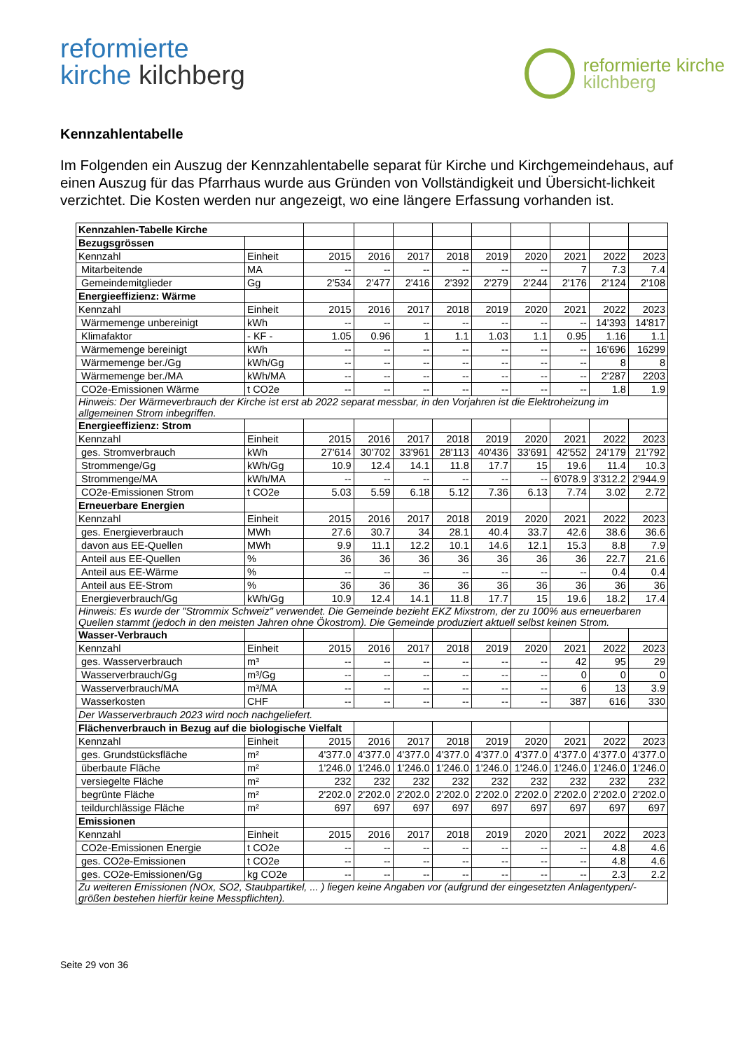reformierte
kirche kilchberg
reformierte kirche
kilchberg
Kennzahlentabelle
Im Folgenden ein Auszug der Kennzahlentabelle separat für Kirche und Kirchgemeindehaus, auf einen Auszug für das Pfarrhaus wurde aus Gründen von Vollständigkeit und Übersicht-lichkeit verzichtet. Die Kosten werden nur angezeigt, wo eine längere Erfassung vorhanden ist.
| Kennzahlen-Tabelle Kirche | | | | | | | | | | |
| Bezugsgrössen | | | | | | | | | | |
| Kennzahl | Einheit | 2015 | 2016 | 2017 | 2018 | 2019 | 2020 | 2021 | 2022 | 2023 |
| Mitarbeitende | MA | -- | -- | -- | -- | -- | -- | 7 | 7.3 | 7.4 |
| Gemeindemitglieder | Gg | 2'534 | 2'477 | 2'416 | 2'392 | 2'279 | 2'244 | 2'176 | 2'124 | 2'108 |
| Energieeffizienz: Wärme | | | | | | | | | | |
| Kennzahl | Einheit | 2015 | 2016 | 2017 | 2018 | 2019 | 2020 | 2021 | 2022 | 2023 |
| Wärmemenge unbereinigt | kWh | -- | -- | -- | -- | -- | -- | -- | 14'393 | 14'817 |
| Klimafaktor | - KF - | 1.05 | 0.96 | 1 | 1.1 | 1.03 | 1.1 | 0.95 | 1.16 | 1.1 |
| Wärmemenge bereinigt | kWh | -- | -- | -- | -- | -- | -- | -- | 16'696 | 16299 |
| Wärmemenge ber./Gg | kWh/Gg | -- | -- | -- | -- | -- | -- | -- | 8 | 8 |
| Wärmemenge ber./MA | kWh/MA | -- | -- | -- | -- | -- | -- | -- | 2'287 | 2203 |
| CO2e-Emissionen Wärme | t CO2e | -- | -- | -- | -- | -- | -- | -- | 1.8 | 1.9 |
| Hinweis: Der Wärmeverbrauch der Kirche ist erst ab 2022 separat messbar, in den Vorjahren ist die Elektroheizung im allgemeinen Strom inbegriffen. | | | | | | | | | | |
| Energieeffizienz: Strom | | | | | | | | | | |
| Kennzahl | Einheit | 2015 | 2016 | 2017 | 2018 | 2019 | 2020 | 2021 | 2022 | 2023 |
| ges. Stromverbrauch | kWh | 27'614 | 30'702 | 33'961 | 28'113 | 40'436 | 33'691 | 42'552 | 24'179 | 21'792 |
| Strommenge/Gg | kWh/Gg | 10.9 | 12.4 | 14.1 | 11.8 | 17.7 | 15 | 19.6 | 11.4 | 10.3 |
| Strommenge/MA | kWh/MA | -- | -- | -- | -- | -- | -- | 6'078.9 | 3'312.2 | 2'944.9 |
| CO2e-Emissionen Strom | t CO2e | 5.03 | 5.59 | 6.18 | 5.12 | 7.36 | 6.13 | 7.74 | 3.02 | 2.72 |
| Erneuerbare Energien | | | | | | | | | | |
| Kennzahl | Einheit | 2015 | 2016 | 2017 | 2018 | 2019 | 2020 | 2021 | 2022 | 2023 |
| ges. Energieverbrauch | MWh | 27.6 | 30.7 | 34 | 28.1 | 40.4 | 33.7 | 42.6 | 38.6 | 36.6 |
| davon aus EE-Quellen | MWh | 9.9 | 11.1 | 12.2 | 10.1 | 14.6 | 12.1 | 15.3 | 8.8 | 7.9 |
| Anteil aus EE-Quellen | % | 36 | 36 | 36 | 36 | 36 | 36 | 36 | 22.7 | 21.6 |
| Anteil aus EE-Wärme | % | -- | -- | -- | -- | -- | -- | -- | 0.4 | 0.4 |
| Anteil aus EE-Strom | % | 36 | 36 | 36 | 36 | 36 | 36 | 36 | 36 | 36 |
| Energieverbrauch/Gg | kWh/Gg | 10.9 | 12.4 | 14.1 | 11.8 | 17.7 | 15 | 19.6 | 18.2 | 17.4 |
| Hinweis: Es wurde der "Strommix Schweiz" verwendet. Die Gemeinde bezieht EKZ Mixstrom, der zu 100% aus erneuerbaren Quellen stammt (jedoch in den meisten Jahren ohne Ökostrom). Die Gemeinde produziert aktuell selbst keinen Strom. | | | | | | | | | | |
| Wasser-Verbrauch | | | | | | | | | | |
| Kennzahl | Einheit | 2015 | 2016 | 2017 | 2018 | 2019 | 2020 | 2021 | 2022 | 2023 |
| ges. Wasserverbrauch | m³ | -- | -- | -- | -- | -- | -- | 42 | 95 | 29 |
| Wasserverbrauch/Gg | m³/Gg | -- | -- | -- | -- | -- | -- | 0 | 0 | 0 |
| Wasserverbrauch/MA | m³/MA | -- | -- | -- | -- | -- | -- | 6 | 13 | 3.9 |
| Wasserkosten | CHF | -- | -- | -- | -- | -- | -- | 387 | 616 | 330 |
| Der Wasserverbrauch 2023 wird noch nachgeliefert. | | | | | | | | | | |
| Flächenverbrauch in Bezug auf die biologische Vielfalt | | | | | | | | | | |
| Kennzahl | Einheit | 2015 | 2016 | 2017 | 2018 | 2019 | 2020 | 2021 | 2022 | 2023 |
| ges. Grundstücksfläche | m² | 4'377.0 | 4'377.0 | 4'377.0 | 4'377.0 | 4'377.0 | 4'377.0 | 4'377.0 | 4'377.0 | 4'377.0 |
| überbaute Fläche | m² | 1'246.0 | 1'246.0 | 1'246.0 | 1'246.0 | 1'246.0 | 1'246.0 | 1'246.0 | 1'246.0 | 1'246.0 |
| versiegelte Fläche | m² | 232 | 232 | 232 | 232 | 232 | 232 | 232 | 232 | 232 |
| begrünte Fläche | m² | 2'202.0 | 2'202.0 | 2'202.0 | 2'202.0 | 2'202.0 | 2'202.0 | 2'202.0 | 2'202.0 | 2'202.0 |
| teildurchlässige Fläche | m² | 697 | 697 | 697 | 697 | 697 | 697 | 697 | 697 | 697 |
| Emissionen | | | | | | | | | | |
| Kennzahl | Einheit | 2015 | 2016 | 2017 | 2018 | 2019 | 2020 | 2021 | 2022 | 2023 |
| CO2e-Emissionen Energie | t CO2e | -- | -- | -- | -- | -- | -- | -- | 4.8 | 4.6 |
| ges. CO2e-Emissionen | t CO2e | -- | -- | -- | -- | -- | -- | -- | 4.8 | 4.6 |
| ges. CO2e-Emissionen/Gg | kg CO2e | -- | -- | -- | -- | -- | -- | -- | 2.3 | 2.2 |
| Zu weiteren Emissionen (NOx, SO2, Staubpartikel, ... ) liegen keine Angaben vor (aufgrund der eingesetzten Anlagentypen/-größen bestehen hierfür keine Messpflichten). | | | | | | | | | | |
Seite 29 von 36